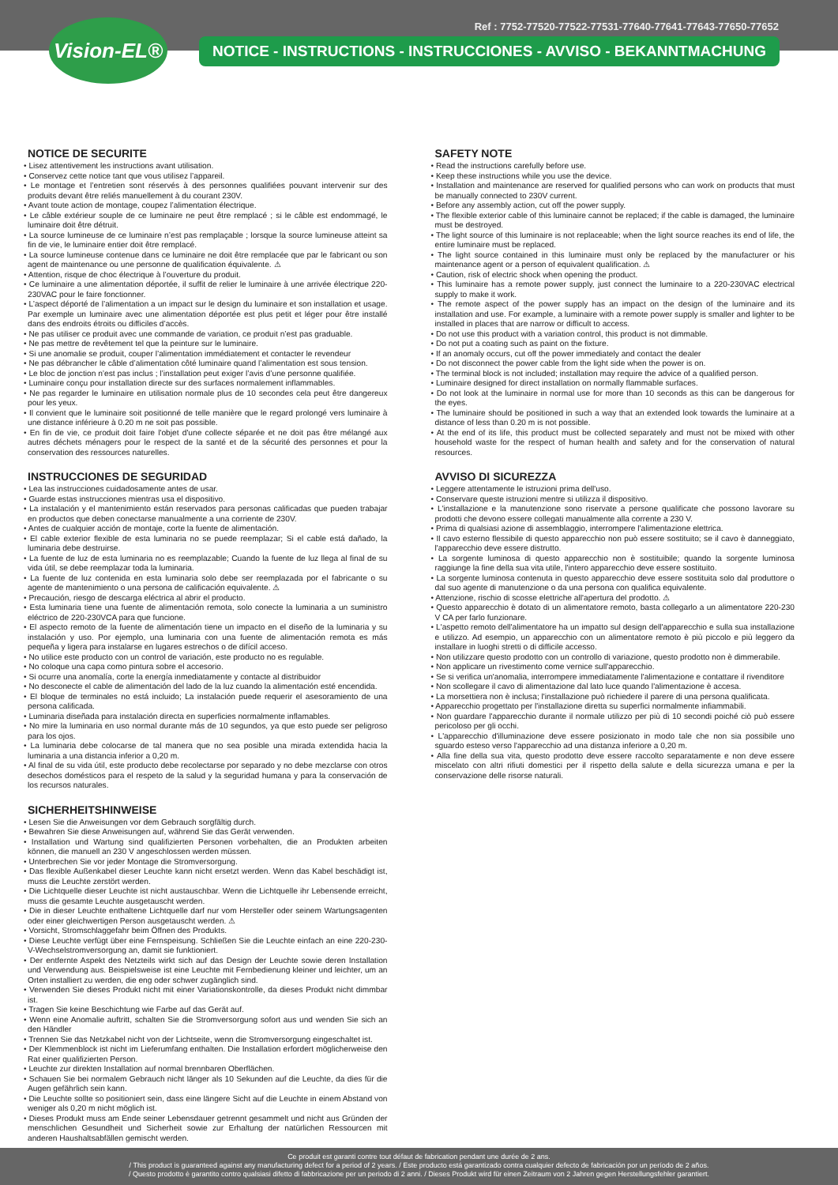Ref : 7752-77520-77522-77531-77640-77641-77643-77650-77652
Vision-EL®
NOTICE - INSTRUCTIONS - INSTRUCCIONES - AVVISO - BEKANNTMACHUNG
NOTICE DE SECURITE
• Lisez attentivement les instructions avant utilisation.
• Conservez cette notice tant que vous utilisez l’appareil.
• Le montage et l’entretien sont réservés à des personnes qualifiées pouvant intervenir sur des produits devant être reliés manuellement à du courant 230V.
• Avant toute action de montage, coupez l’alimentation électrique.
• Le câble extérieur souple de ce luminaire ne peut être remplacé ; si le câble est endommagé, le luminaire doit être détruit.
• La source lumineuse de ce luminaire n’est pas remplaçable ; lorsque la source lumineuse atteint sa fin de vie, le luminaire entier doit être remplacé.
• La source lumineuse contenue dans ce luminaire ne doit être remplacée que par le fabricant ou son agent de maintenance ou une personne de qualification équivalente. ⚠
• Attention, risque de choc électrique à l’ouverture du produit.
• Ce luminaire a une alimentation déportée, il suffit de relier le luminaire à une arrivée électrique 220-230VAC pour le faire fonctionner.
• L’aspect déporté de l’alimentation a un impact sur le design du luminaire et son installation et usage. Par exemple un luminaire avec une alimentation déportée est plus petit et léger pour être installé dans des endroits étroits ou difficiles d’accès.
• Ne pas utiliser ce produit avec une commande de variation, ce produit n’est pas graduable.
• Ne pas mettre de revêtement tel que la peinture sur le luminaire.
• Si une anomalie se produit, couper l’alimentation immédiatement et contacter le revendeur
• Ne pas débrancher le câble d’alimentation côté luminaire quand l’alimentation est sous tension.
• Le bloc de jonction n’est pas inclus ; l’installation peut exiger l’avis d’une personne qualifiée.
• Luminaire conçu pour installation directe sur des surfaces normalement inflammables.
• Ne pas regarder le luminaire en utilisation normale plus de 10 secondes cela peut être dangereux pour les yeux.
• Il convient que le luminaire soit positionné de telle manière que le regard prolongé vers luminaire à une distance inférieure à 0.20 m ne soit pas possible.
• En fin de vie, ce produit doit faire l'objet d'une collecte séparée et ne doit pas être mélangé aux autres déchets ménagers pour le respect de la santé et de la sécurité des personnes et pour la conservation des ressources naturelles.
INSTRUCCIONES DE SEGURIDAD
• Lea las instrucciones cuidadosamente antes de usar.
• Guarde estas instrucciones mientras usa el dispositivo.
• La instalación y el mantenimiento están reservados para personas calificadas que pueden trabajar en productos que deben conectarse manualmente a una corriente de 230V.
• Antes de cualquier acción de montaje, corte la fuente de alimentación.
• El cable exterior flexible de esta luminaria no se puede reemplazar; Si el cable está dañado, la luminaria debe destruirse.
• La fuente de luz de esta luminaria no es reemplazable; Cuando la fuente de luz llega al final de su vida útil, se debe reemplazar toda la luminaria.
• La fuente de luz contenida en esta luminaria solo debe ser reemplazada por el fabricante o su agente de mantenimiento o una persona de calificación equivalente. ⚠
• Precaución, riesgo de descarga eléctrica al abrir el producto.
• Esta luminaria tiene una fuente de alimentación remota, solo conecte la luminaria a un suministro eléctrico de 220-230VCA para que funcione.
• El aspecto remoto de la fuente de alimentación tiene un impacto en el diseño de la luminaria y su instalación y uso. Por ejemplo, una luminaria con una fuente de alimentación remota es más pequeña y ligera para instalarse en lugares estrechos o de difícil acceso.
• No utilice este producto con un control de variación, este producto no es regulable.
• No coloque una capa como pintura sobre el accesorio.
• Si ocurre una anomalía, corte la energía inmediatamente y contacte al distribuidor
• No desconecte el cable de alimentación del lado de la luz cuando la alimentación esté encendida.
• El bloque de terminales no está incluido; La instalación puede requerir el asesoramiento de una persona calificada.
• Luminaria diseñada para instalación directa en superficies normalmente inflamables.
• No mire la luminaria en uso normal durante más de 10 segundos, ya que esto puede ser peligroso para los ojos.
• La luminaria debe colocarse de tal manera que no sea posible una mirada extendida hacia la luminaria a una distancia inferior a 0,20 m.
• Al final de su vida útil, este producto debe recolectarse por separado y no debe mezclarse con otros desechos domésticos para el respeto de la salud y la seguridad humana y para la conservación de los recursos naturales.
SICHERHEITSHINWEISE
• Lesen Sie die Anweisungen vor dem Gebrauch sorgfältig durch.
• Bewahren Sie diese Anweisungen auf, während Sie das Gerät verwenden.
• Installation und Wartung sind qualifizierten Personen vorbehalten, die an Produkten arbeiten können, die manuell an 230 V angeschlossen werden müssen.
• Unterbrechen Sie vor jeder Montage die Stromversorgung.
• Das flexible Außenkabel dieser Leuchte kann nicht ersetzt werden. Wenn das Kabel beschädigt ist, muss die Leuchte zerstört werden.
• Die Lichtquelle dieser Leuchte ist nicht austauschbar. Wenn die Lichtquelle ihr Lebensende erreicht, muss die gesamte Leuchte ausgetauscht werden.
• Die in dieser Leuchte enthaltene Lichtquelle darf nur vom Hersteller oder seinem Wartungsagenten oder einer gleichwertigen Person ausgetauscht werden. ⚠
• Vorsicht, Stromschlaggefahr beim Öffnen des Produkts.
• Diese Leuchte verfügt über eine Fernspeisung. Schließen Sie die Leuchte einfach an eine 220-230-V-Wechselstromversorgung an, damit sie funktioniert.
• Der entfernte Aspekt des Netzteils wirkt sich auf das Design der Leuchte sowie deren Installation und Verwendung aus. Beispielsweise ist eine Leuchte mit Fernbedienung kleiner und leichter, um an Orten installiert zu werden, die eng oder schwer zugänglich sind.
• Verwenden Sie dieses Produkt nicht mit einer Variationskontrolle, da dieses Produkt nicht dimmbar ist.
• Tragen Sie keine Beschichtung wie Farbe auf das Gerät auf.
• Wenn eine Anomalie auftritt, schalten Sie die Stromversorgung sofort aus und wenden Sie sich an den Händler
• Trennen Sie das Netzkabel nicht von der Lichtseite, wenn die Stromversorgung eingeschaltet ist.
• Der Klemmenblock ist nicht im Lieferumfang enthalten. Die Installation erfordert möglicherweise den Rat einer qualifizierten Person.
• Leuchte zur direkten Installation auf normal brennbaren Oberflächen.
• Schauen Sie bei normalem Gebrauch nicht länger als 10 Sekunden auf die Leuchte, da dies für die Augen gefährlich sein kann.
• Die Leuchte sollte so positioniert sein, dass eine längere Sicht auf die Leuchte in einem Abstand von weniger als 0,20 m nicht möglich ist.
• Dieses Produkt muss am Ende seiner Lebensdauer getrennt gesammelt und nicht aus Gründen der menschlichen Gesundheit und Sicherheit sowie zur Erhaltung der natürlichen Ressourcen mit anderen Haushaltsabfällen gemischt werden.
SAFETY NOTE
• Read the instructions carefully before use.
• Keep these instructions while you use the device.
• Installation and maintenance are reserved for qualified persons who can work on products that must be manually connected to 230V current.
• Before any assembly action, cut off the power supply.
• The flexible exterior cable of this luminaire cannot be replaced; if the cable is damaged, the luminaire must be destroyed.
• The light source of this luminaire is not replaceable; when the light source reaches its end of life, the entire luminaire must be replaced.
• The light source contained in this luminaire must only be replaced by the manufacturer or his maintenance agent or a person of equivalent qualification. ⚠
• Caution, risk of electric shock when opening the product.
• This luminaire has a remote power supply, just connect the luminaire to a 220-230VAC electrical supply to make it work.
• The remote aspect of the power supply has an impact on the design of the luminaire and its installation and use. For example, a luminaire with a remote power supply is smaller and lighter to be installed in places that are narrow or difficult to access.
• Do not use this product with a variation control, this product is not dimmable.
• Do not put a coating such as paint on the fixture.
• If an anomaly occurs, cut off the power immediately and contact the dealer
• Do not disconnect the power cable from the light side when the power is on.
• The terminal block is not included; installation may require the advice of a qualified person.
• Luminaire designed for direct installation on normally flammable surfaces.
• Do not look at the luminaire in normal use for more than 10 seconds as this can be dangerous for the eyes.
• The luminaire should be positioned in such a way that an extended look towards the luminaire at a distance of less than 0.20 m is not possible.
• At the end of its life, this product must be collected separately and must not be mixed with other household waste for the respect of human health and safety and for the conservation of natural resources.
AVVISO DI SICUREZZA
• Leggere attentamente le istruzioni prima dell'uso.
• Conservare queste istruzioni mentre si utilizza il dispositivo.
• L'installazione e la manutenzione sono riservate a persone qualificate che possono lavorare su prodotti che devono essere collegati manualmente alla corrente a 230 V.
• Prima di qualsiasi azione di assemblaggio, interrompere l'alimentazione elettrica.
• Il cavo esterno flessibile di questo apparecchio non può essere sostituito; se il cavo è danneggiato, l'apparecchio deve essere distrutto.
• La sorgente luminosa di questo apparecchio non è sostituibile; quando la sorgente luminosa raggiunge la fine della sua vita utile, l'intero apparecchio deve essere sostituito.
• La sorgente luminosa contenuta in questo apparecchio deve essere sostituita solo dal produttore o dal suo agente di manutenzione o da una persona con qualifica equivalente.
• Attenzione, rischio di scosse elettriche all'apertura del prodotto. ⚠
• Questo apparecchio è dotato di un alimentatore remoto, basta collegarlo a un alimentatore 220-230 V CA per farlo funzionare.
• L'aspetto remoto dell'alimentatore ha un impatto sul design dell'apparecchio e sulla sua installazione e utilizzo. Ad esempio, un apparecchio con un alimentatore remoto è più piccolo e più leggero da installare in luoghi stretti o di difficile accesso.
• Non utilizzare questo prodotto con un controllo di variazione, questo prodotto non è dimmerabile.
• Non applicare un rivestimento come vernice sull'apparecchio.
• Se si verifica un'anomalia, interrompere immediatamente l'alimentazione e contattare il rivenditore
• Non scollegare il cavo di alimentazione dal lato luce quando l'alimentazione è accesa.
• La morsettiera non è inclusa; l'installazione può richiedere il parere di una persona qualificata.
• Apparecchio progettato per l'installazione diretta su superfici normalmente infiammabili.
• Non guardare l'apparecchio durante il normale utilizzo per più di 10 secondi poiché ciò può essere pericoloso per gli occhi.
• L'apparecchio d'illuminazione deve essere posizionato in modo tale che non sia possibile uno sguardo esteso verso l'apparecchio ad una distanza inferiore a 0,20 m.
• Alla fine della sua vita, questo prodotto deve essere raccolto separatamente e non deve essere miscelato con altri rifiuti domestici per il rispetto della salute e della sicurezza umana e per la conservazione delle risorse naturali.
Ce produit est garanti contre tout défaut de fabrication pendant une durée de 2 ans.
/ This product is guaranteed against any manufacturing defect for a period of 2 years. / Este producto está garantizado contra cualquier defecto de fabricación por un período de 2 años.
/ Questo prodotto è garantito contro qualsiasi difetto di fabbricazione per un periodo di 2 anni. / Dieses Produkt wird für einen Zeitraum von 2 Jahren gegen Herstellungsfehler garantiert.